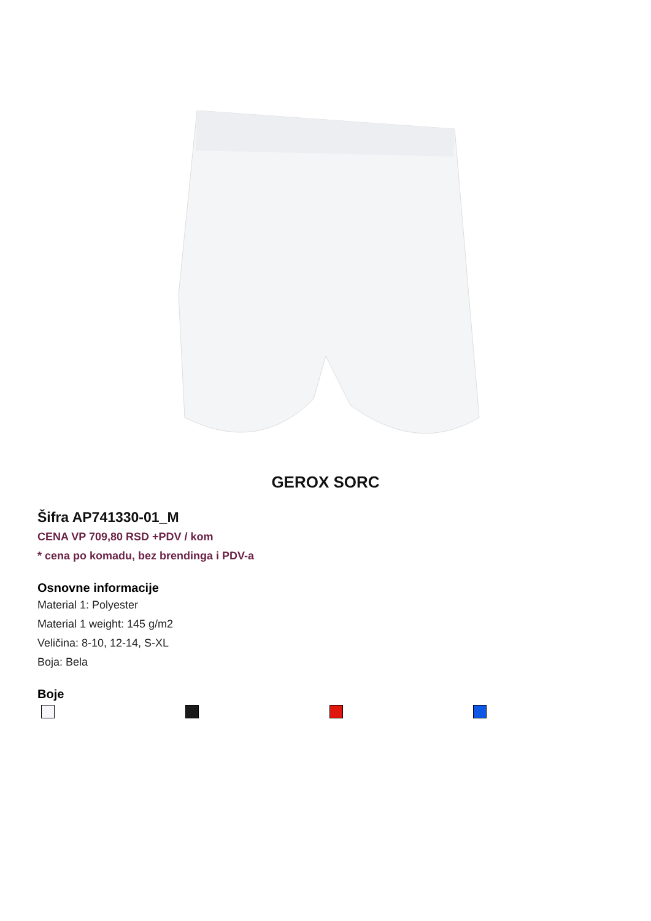GEROX SORC
Šifra AP741330-01_M
CENA VP 709,80 RSD +PDV / kom
* cena po komadu, bez brendinga i PDV-a
Osnovne informacije
Material 1: Polyester
Material 1 weight: 145 g/m2
Veličina: 8-10, 12-14, S-XL
Boja: Bela
Boje